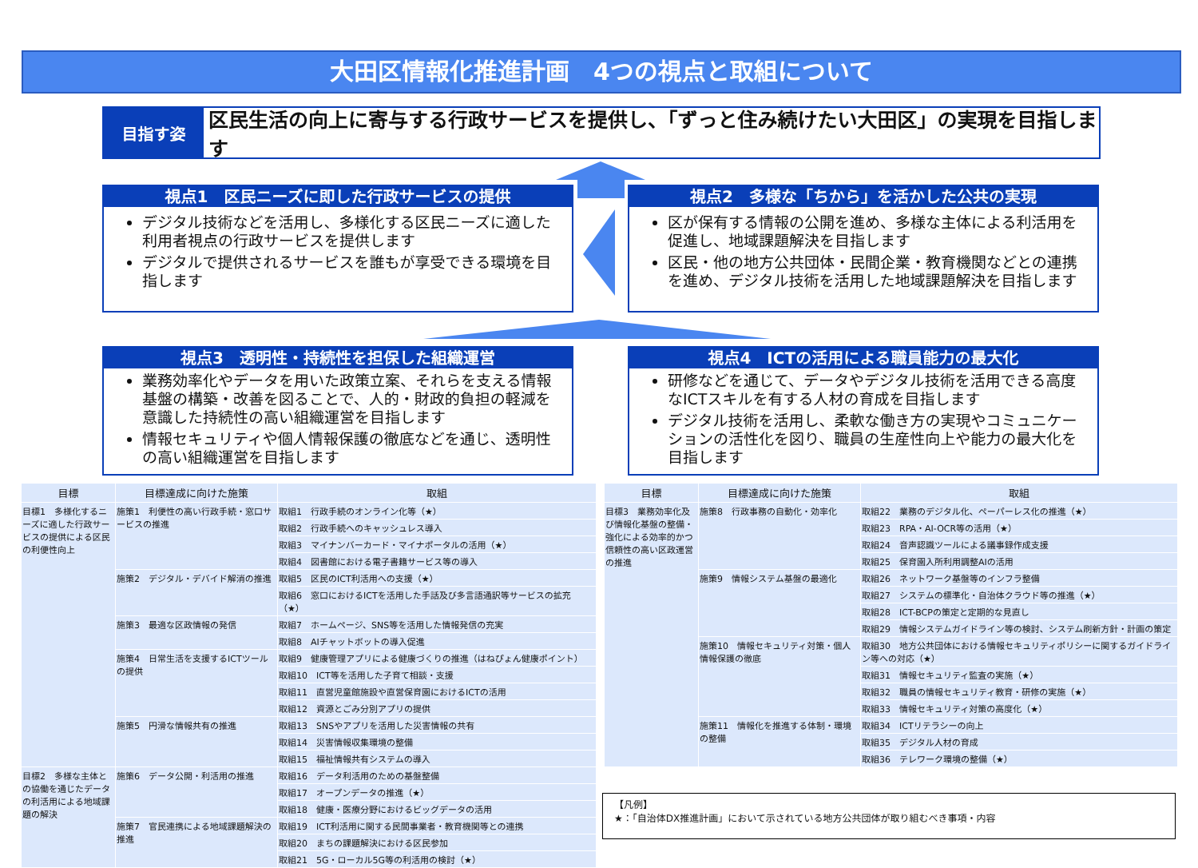大田区情報化推進計画　4つの視点と取組について
目指す姿
区民生活の向上に寄与する行政サービスを提供し、「ずっと住み続けたい大田区」の実現を目指します
視点1　区民ニーズに即した行政サービスの提供
デジタル技術などを活用し、多様化する区民ニーズに適した利用者視点の行政サービスを提供します
デジタルで提供されるサービスを誰もが享受できる環境を目指します
視点2　多様な「ちから」を活かした公共の実現
区が保有する情報の公開を進め、多様な主体による利活用を促進し、地域課題解決を目指します
区民・他の地方公共団体・民間企業・教育機関などとの連携を進め、デジタル技術を活用した地域課題解決を目指します
視点3　透明性・持続性を担保した組織運営
業務効率化やデータを用いた政策立案、それらを支える情報基盤の構築・改善を図ることで、人的・財政的負担の軽減を意識した持続性の高い組織運営を目指します
情報セキュリティや個人情報保護の徹底などを通じ、透明性の高い組織運営を目指します
視点4　ICTの活用による職員能力の最大化
研修などを通じて、データやデジタル技術を活用できる高度なICTスキルを有する人材の育成を目指します
デジタル技術を活用し、柔軟な働き方の実現やコミュニケーションの活性化を図り、職員の生産性向上や能力の最大化を目指します
| 目標 | 目標達成に向けた施策 | 取組 |
| --- | --- | --- |
| 目標1 多様化するニーズに適した行政サービスの提供による区民の利便性向上 | 施策1 利便性の高い行政手続・窓口サービスの推進 | 取組1 行政手続のオンライン化等（★） |
| | | 取組2 行政手続へのキャッシュレス導入 |
| | | 取組3 マイナンバーカード・マイナポータルの活用（★） |
| | | 取組4 図書館における電子書籍サービス等の導入 |
| | 施策2 デジタル・デバイド解消の推進 | 取組5 区民のICT利活用への支援（★） |
| | | 取組6 窓口におけるICTを活用した手話及び多言語通訳等サービスの拡充（★） |
| | 施策3 最適な区政情報の発信 | 取組7 ホームページ、SNS等を活用した情報発信の充実 |
| | | 取組8 AIチャットボットの導入促進 |
| | 施策4 日常生活を支援するICTツールの提供 | 取組9 健康管理アプリによる健康づくりの推進（はねぴょん健康ポイント） |
| | | 取組10 ICT等を活用した子育て相談・支援 |
| | | 取組11 直営児童館施設や直営保育園におけるICTの活用 |
| | | 取組12 資源とごみ分別アプリの提供 |
| | 施策5 円滑な情報共有の推進 | 取組13 SNSやアプリを活用した災害情報の共有 |
| | | 取組14 災害情報収集環境の整備 |
| | | 取組15 福祉情報共有システムの導入 |
| 目標2 多様な主体との協働を通じたデータの利活用による地域課題の解決 | 施策6 データ公開・利活用の推進 | 取組16 データ利活用のための基盤整備 |
| | | 取組17 オープンデータの推進（★） |
| | | 取組18 健康・医療分野におけるビッグデータの活用 |
| | 施策7 官民連携による地域課題解決の推進 | 取組19 ICT利活用に関する民間事業者・教育機関等との連携 |
| | | 取組20 まちの課題解決における区民参加 |
| | | 取組21 5G・ローカル5G等の利活用の検討（★） |
| 目標 | 目標達成に向けた施策 | 取組 |
| --- | --- | --- |
| 目標3 業務効率化及び情報化基盤の整備・強化による効率的かつ信頼性の高い区政運営の推進 | 施策8 行政事務の自動化・効率化 | 取組22 業務のデジタル化、ペーパーレス化の推進（★） |
| | | 取組23 RPA・AI-OCR等の活用（★） |
| | | 取組24 音声認識ツールによる議事録作成支援 |
| | | 取組25 保育園入所利用調整AIの活用 |
| | 施策9 情報システム基盤の最適化 | 取組26 ネットワーク基盤等のインフラ整備 |
| | | 取組27 システムの標準化・自治体クラウド等の推進（★） |
| | | 取組28 ICT-BCPの策定と定期的な見直し |
| | | 取組29 情報システムガイドライン等の検討、システム刷新方針・計画の策定 |
| | 施策10 情報セキュリティ対策・個人情報保護の徹底 | 取組30 地方公共団体における情報セキュリティポリシーに関するガイドライン等への対応（★） |
| | | 取組31 情報セキュリティ監査の実施（★） |
| | | 取組32 職員の情報セキュリティ教育・研修の実施（★） |
| | | 取組33 情報セキュリティ対策の高度化（★） |
| | 施策11 情報化を推進する体制・環境の整備 | 取組34 ICTリテラシーの向上 |
| | | 取組35 デジタル人材の育成 |
| | | 取組36 テレワーク環境の整備（★） |
【凡例】
★：「自治体DX推進計画」において示されている地方公共団体が取り組むべき事項・内容